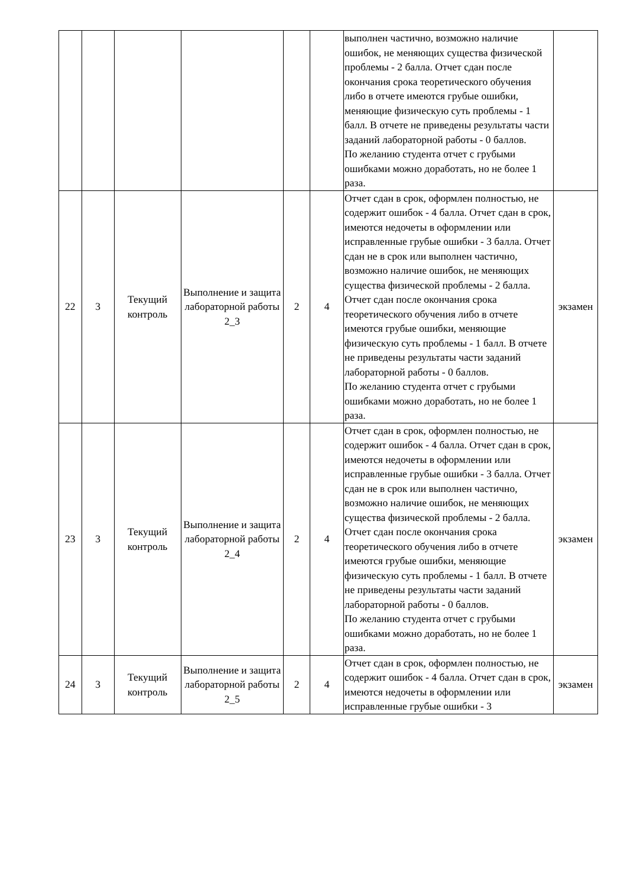| | | | | | | выполнен частично, возможно наличие ошибок, не меняющих существа физической проблемы - 2 балла. Отчет сдан после окончания срока теоретического обучения либо в отчете имеются грубые ошибки, меняющие физическую суть проблемы - 1 балл. В отчете не приведены результаты части заданий лабораторной работы - 0 баллов. По желанию студента отчет с грубыми ошибками можно доработать, но не более 1 раза. | |
| 22 | 3 | Текущий контроль | Выполнение и защита лабораторной работы 2_3 | 2 | 4 | Отчет сдан в срок, оформлен полностью, не содержит ошибок - 4 балла. Отчет сдан в срок, имеются недочеты в оформлении или исправленные грубые ошибки - 3 балла. Отчет сдан не в срок или выполнен частично, возможно наличие ошибок, не меняющих существа физической проблемы - 2 балла. Отчет сдан после окончания срока теоретического обучения либо в отчете имеются грубые ошибки, меняющие физическую суть проблемы - 1 балл. В отчете не приведены результаты части заданий лабораторной работы - 0 баллов. По желанию студента отчет с грубыми ошибками можно доработать, но не более 1 раза. | экзамен |
| 23 | 3 | Текущий контроль | Выполнение и защита лабораторной работы 2_4 | 2 | 4 | Отчет сдан в срок, оформлен полностью, не содержит ошибок - 4 балла. Отчет сдан в срок, имеются недочеты в оформлении или исправленные грубые ошибки - 3 балла. Отчет сдан не в срок или выполнен частично, возможно наличие ошибок, не меняющих существа физической проблемы - 2 балла. Отчет сдан после окончания срока теоретического обучения либо в отчете имеются грубые ошибки, меняющие физическую суть проблемы - 1 балл. В отчете не приведены результаты части заданий лабораторной работы - 0 баллов. По желанию студента отчет с грубыми ошибками можно доработать, но не более 1 раза. | экзамен |
| 24 | 3 | Текущий контроль | Выполнение и защита лабораторной работы 2_5 | 2 | 4 | Отчет сдан в срок, оформлен полностью, не содержит ошибок - 4 балла. Отчет сдан в срок, имеются недочеты в оформлении или исправленные грубые ошибки - 3 | экзамен |